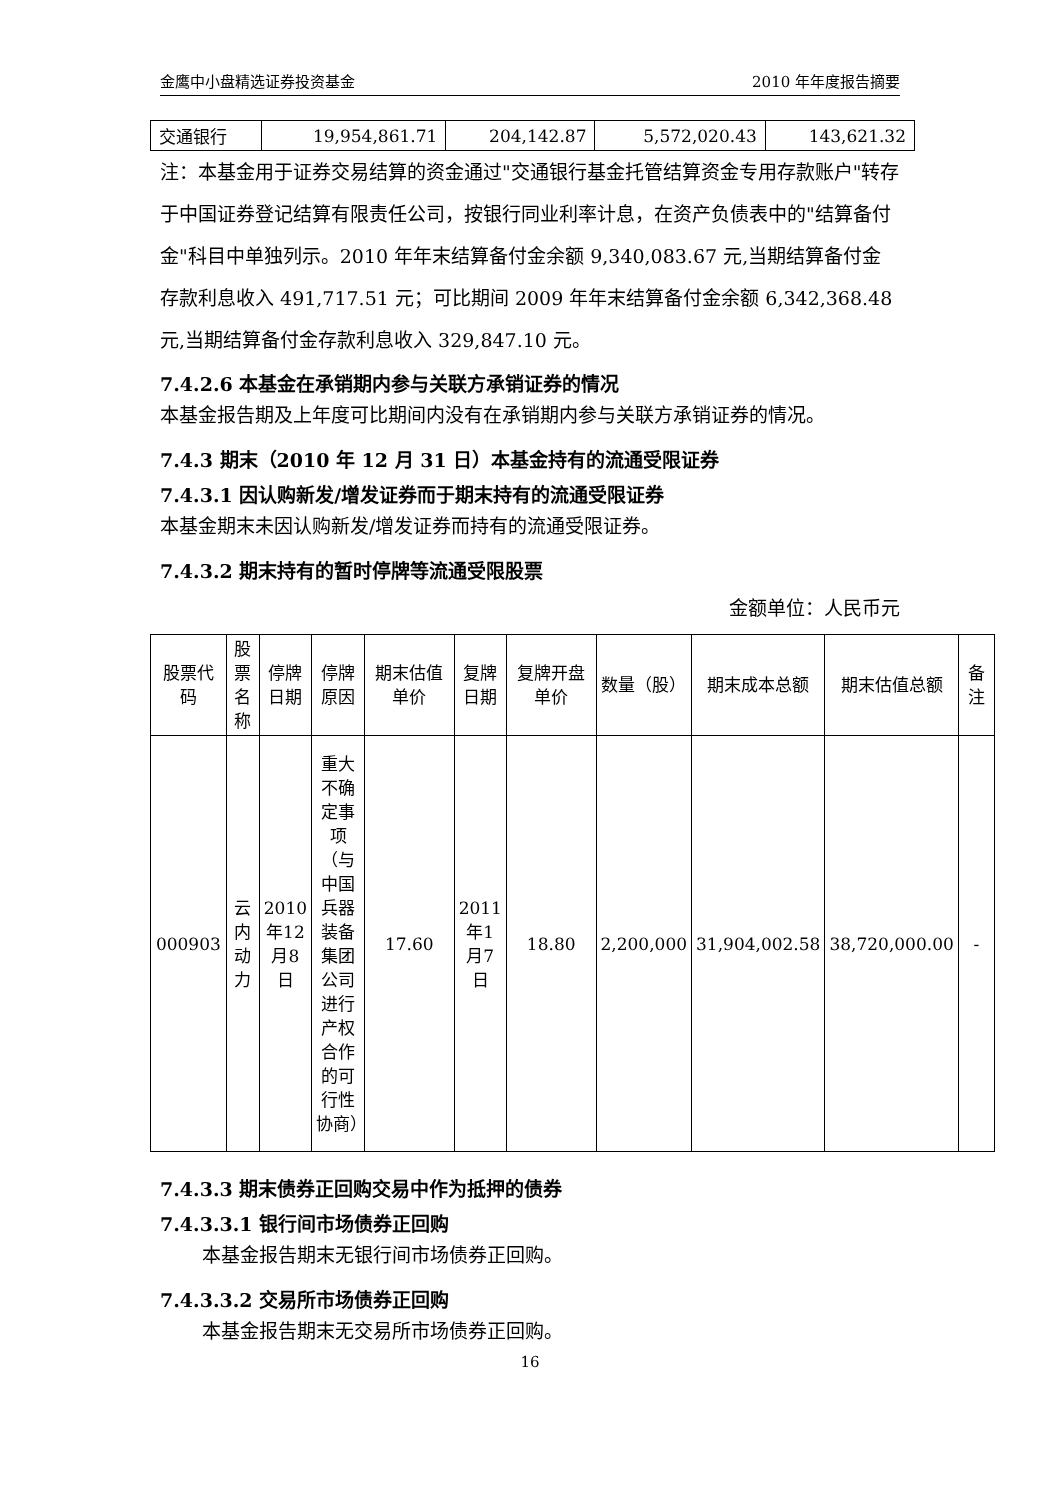金鹰中小盘精选证券投资基金 2010 年年度报告摘要
| 交通银行 | 19,954,861.71 | 204,142.87 | 5,572,020.43 | 143,621.32 |
注：本基金用于证券交易结算的资金通过"交通银行基金托管结算资金专用存款账户"转存于中国证券登记结算有限责任公司，按银行同业利率计息，在资产负债表中的"结算备付金"科目中单独列示。2010 年年末结算备付金余额 9,340,083.67 元,当期结算备付金存款利息收入 491,717.51 元；可比期间 2009 年年末结算备付金余额 6,342,368.48 元,当期结算备付金存款利息收入 329,847.10 元。
7.4.2.6 本基金在承销期内参与关联方承销证券的情况
本基金报告期及上年度可比期间内没有在承销期内参与关联方承销证券的情况。
7.4.3 期末（2010 年 12 月 31 日）本基金持有的流通受限证券
7.4.3.1 因认购新发/增发证券而于期末持有的流通受限证券
本基金期末未因认购新发/增发证券而持有的流通受限证券。
7.4.3.2 期末持有的暂时停牌等流通受限股票
金额单位：人民币元
| 股票代码 | 股票名称 | 停牌日期 | 停牌原因 | 期末估值单价 | 复牌日期 | 复牌开盘单价 | 数量（股） | 期末成本总额 | 期末估值总额 | 备注 |
| --- | --- | --- | --- | --- | --- | --- | --- | --- | --- | --- |
| 000903 | 云内动力 | 2010年12月8日 | 重大不确定事项（与中国兵器装备集团公司进行产权合作的可行性协商） | 17.60 | 2011年1月7日 | 18.80 | 2,200,000 | 31,904,002.58 | 38,720,000.00 | - |
7.4.3.3 期末债券正回购交易中作为抵押的债券
7.4.3.3.1 银行间市场债券正回购
本基金报告期末无银行间市场债券正回购。
7.4.3.3.2 交易所市场债券正回购
本基金报告期末无交易所市场债券正回购。
16